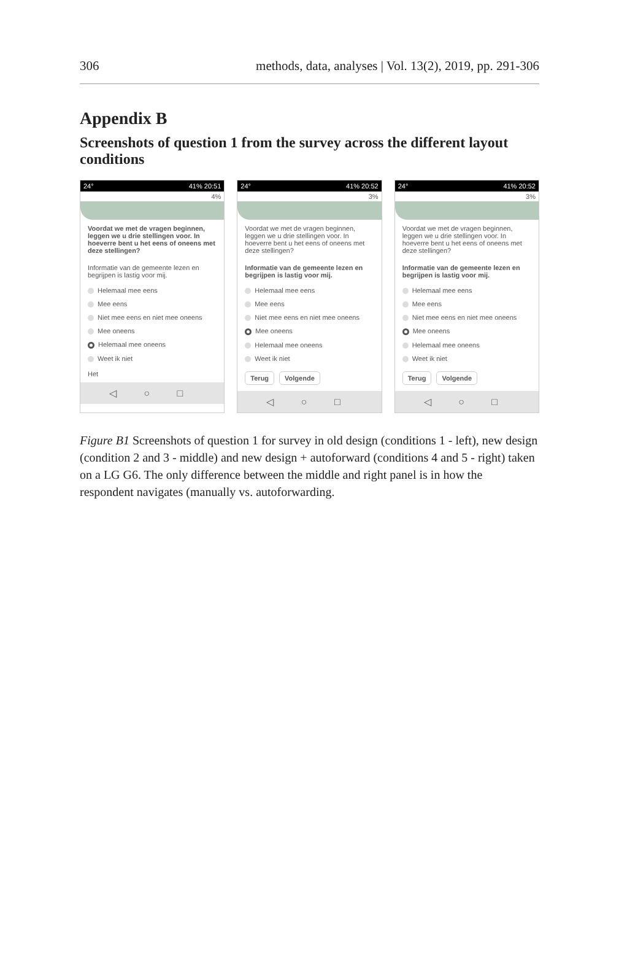306 methods, data, analyses | Vol. 13(2), 2019, pp. 291-306
Appendix B
Screenshots of question 1 from the survey across the different layout conditions
24° 41% 20:51
4%
Voordat we met de vragen beginnen, leggen we u drie stellingen voor. In hoeverre bent u het eens of oneens met deze stellingen?
Informatie van de gemeente lezen en begrijpen is lastig voor mij.
Helemaal mee eens
Mee eens
Niet mee eens en niet mee oneens
Mee oneens
Helemaal mee oneens
Weet ik niet
Het
◁ ○ □
24° 41% 20:52
3%
Voordat we met de vragen beginnen, leggen we u drie stellingen voor. In hoeverre bent u het eens of oneens met deze stellingen?
Informatie van de gemeente lezen en begrijpen is lastig voor mij.
Helemaal mee eens
Mee eens
Niet mee eens en niet mee oneens
Mee oneens
Helemaal mee oneens
Weet ik niet
Terug Volgende
◁ ○ □
24° 41% 20:52
3%
Voordat we met de vragen beginnen, leggen we u drie stellingen voor. In hoeverre bent u het eens of oneens met deze stellingen?
Informatie van de gemeente lezen en begrijpen is lastig voor mij.
Helemaal mee eens
Mee eens
Niet mee eens en niet mee oneens
Mee oneens
Helemaal mee oneens
Weet ik niet
Terug Volgende
◁ ○ □
Figure B1 Screenshots of question 1 for survey in old design (conditions 1 - left), new design (condition 2 and 3 - middle) and new design + autoforward (conditions 4 and 5 - right) taken on a LG G6. The only difference between the middle and right panel is in how the respondent navigates (manually vs. autoforwarding.